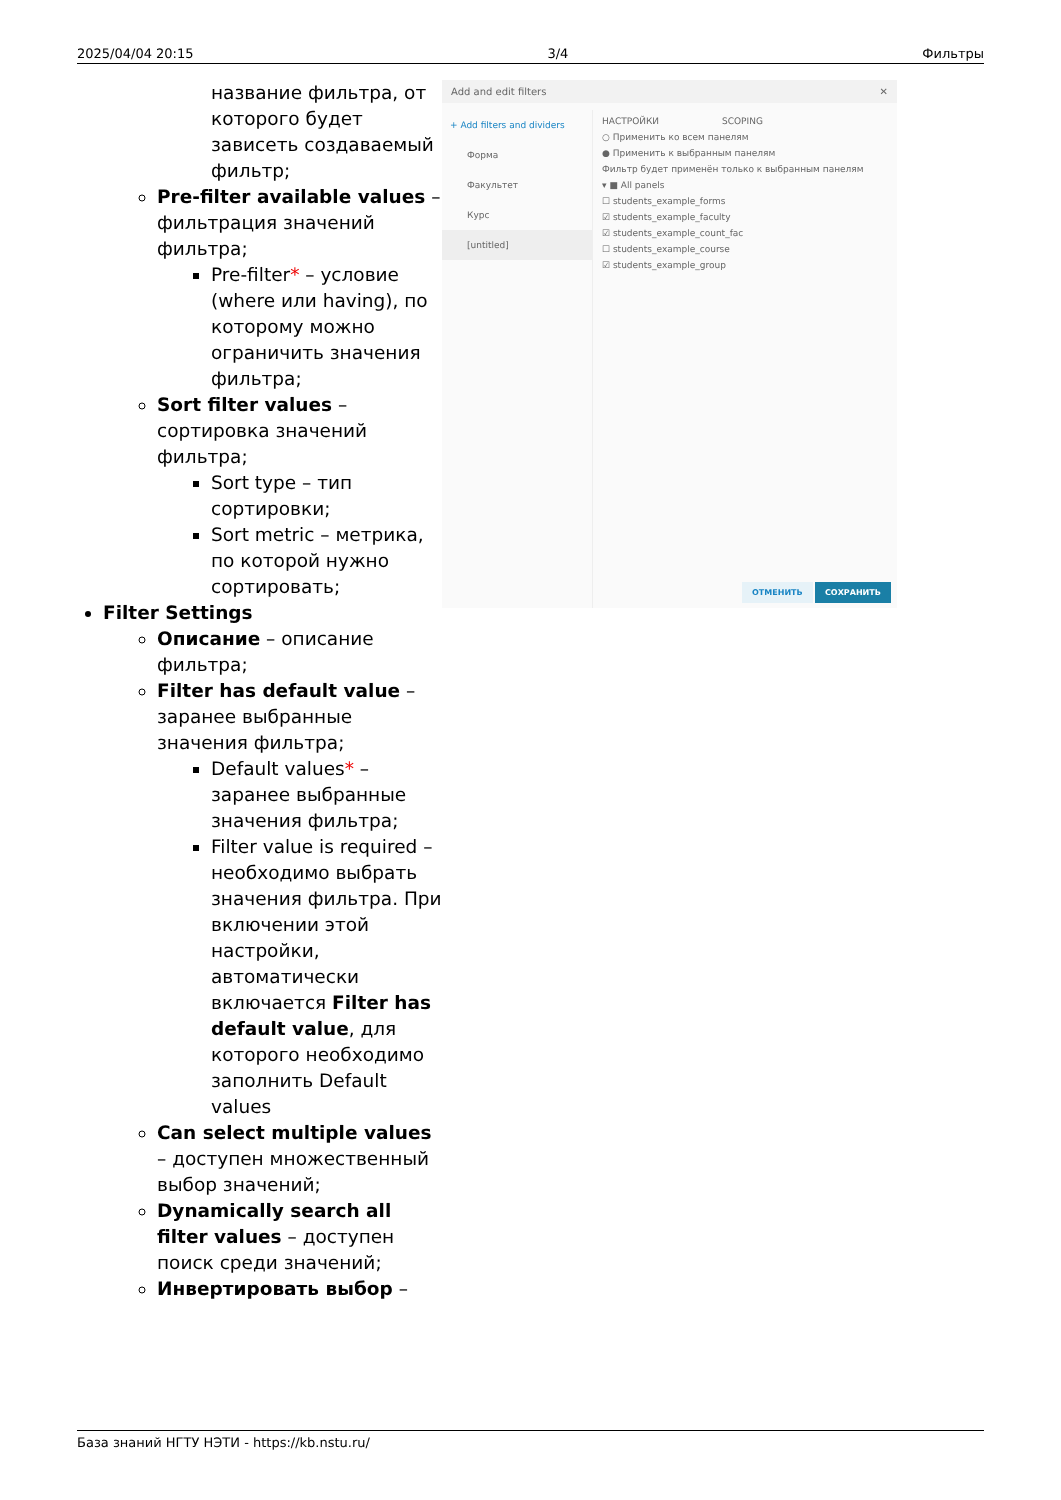2025/04/04 20:15 3/4 Фильтры
название фильтра, от которого будет зависеть создаваемый фильтр;
Pre-filter available values – фильтрация значений фильтра;
Pre-filter* – условие (where или having), по которому можно ограничить значения фильтра;
Sort filter values – сортировка значений фильтра;
Sort type – тип сортировки;
Sort metric – метрика, по которой нужно сортировать;
Filter Settings
Описание – описание фильтра;
Filter has default value – заранее выбранные значения фильтра;
Default values* – заранее выбранные значения фильтра;
Filter value is required – необходимо выбрать значения фильтра. При включении этой настройки, автоматически включается Filter has default value, для которого необходимо заполнить Default values
Can select multiple values – доступен множественный выбор значений;
Dynamically search all filter values – доступен поиск среди значений;
Инвертировать выбор –
Add and edit filters ✕
+ Add filters and dividers
Форма
Факультет
Курс
[untitled]
НАСТРОЙКИ SCOPING
○ Применить ко всем панелям
● Применить к выбранным панелям
Фильтр будет применён только к выбранным панелям
▾ ■ All panels
☐ students_example_forms
☑ students_example_faculty
☑ students_example_count_fac
☐ students_example_course
☑ students_example_group
ОТМЕНИТЬ СОХРАНИТЬ
База знаний НГТУ НЭТИ - https://kb.nstu.ru/